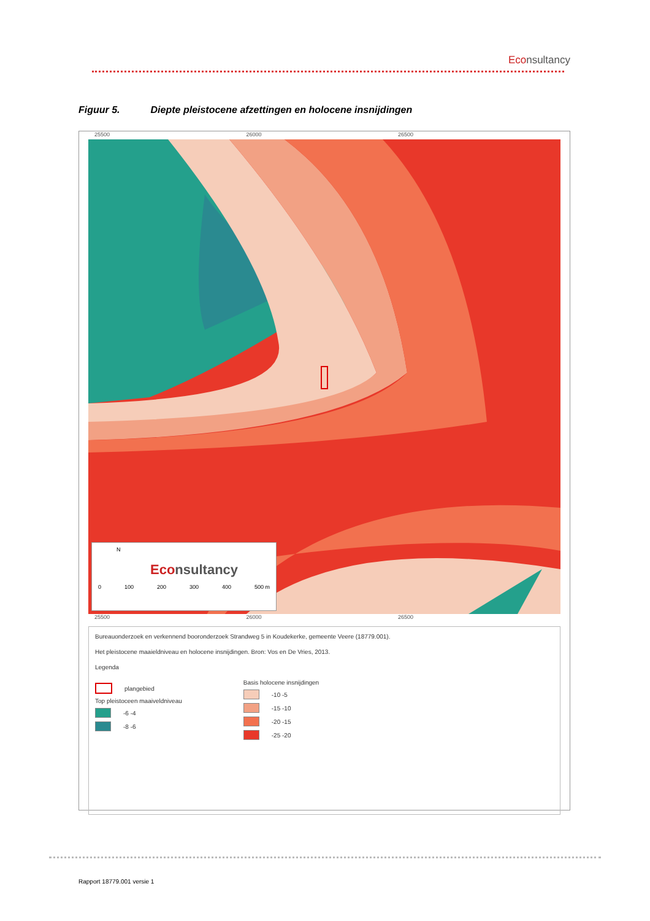Econsultancy
Figuur 5. Diepte pleistocene afzettingen en holocene insnijdingen
25500 26000 26500
N
Econsultancy
0 100 200 300 400 500 m
25500 26000 26500
Bureauonderzoek en verkennend booronderzoek Strandweg 5 in Koudekerke, gemeente Veere (18779.001).
Het pleistocene maaieldniveau en holocene insnijdingen. Bron: Vos en De Vries, 2013.
Legenda
plangebied
Top pleistoceen maaiveldniveau
-6 -4
-8 -6
Basis holocene insnijdingen
-10 -5
-15 -10
-20 -15
-25 -20
Rapport 18779.001 versie 1